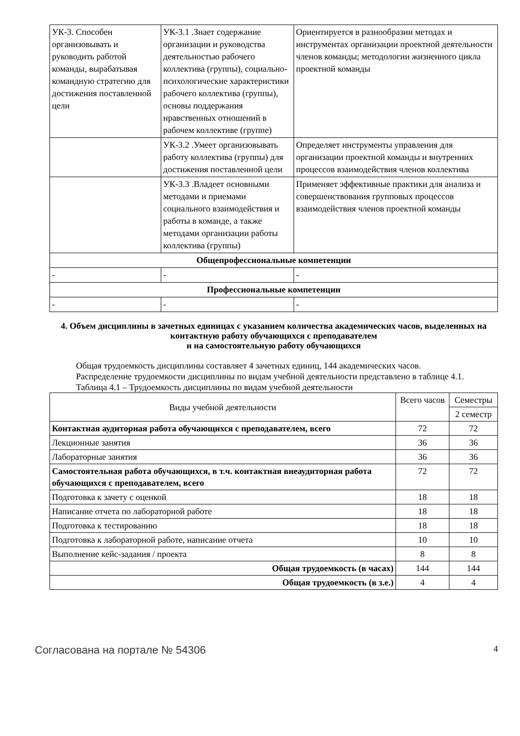| УК-3. Способен организовывать и руководить работой команды, вырабатывая командную стратегию для достижения поставленной цели | УК-3.1 .Знает содержание организации и руководства деятельностью рабочего коллектива (группы), социально-психологические характеристики рабочего коллектива (группы), основы поддержания нравственных отношений в рабочем коллективе (группе) | Ориентируется в разнообразии методах и инструментах организации проектной деятельности членов команды; методологии жизненного цикла проектной команды |
| | УК-3.2 .Умеет организовывать работу коллектива (группы) для достижения поставленной цели | Определяет инструменты управления для организации проектной команды и внутренних процессов взаимодействия членов коллектива |
| | УК-3.3 .Владеет основными методами и приемами социального взаимодействия и работы в команде, а также методами организации работы коллектива (группы) | Применяет эффективные практики для анализа и совершенствования групповых процессов взаимодействия членов проектной команды |
| Общепрофессиональные компетенции | | |
| - | - | - |
| Профессиональные компетенции | | |
| - | - | - |
4. Объем дисциплины в зачетных единицах с указанием количества академических часов, выделенных на контактную работу обучающихся с преподавателем
и на самостоятельную работу обучающихся
Общая трудоемкость дисциплины составляет 4 зачетных единиц, 144 академических часов.
Распределение трудоемкости дисциплины по видам учебной деятельности представлено в таблице 4.1.
Таблица 4.1 – Трудоемкость дисциплины по видам учебной деятельности
| Виды учебной деятельности | Всего часов | Семестры |
| --- | --- | --- |
| | | 2 семестр |
| Контактная аудиторная работа обучающихся с преподавателем, всего | 72 | 72 |
| Лекционные занятия | 36 | 36 |
| Лабораторные занятия | 36 | 36 |
| Самостоятельная работа обучающихся, в т.ч. контактная внеаудиторная работа обучающихся с преподавателем, всего | 72 | 72 |
| Подготовка к зачету с оценкой | 18 | 18 |
| Написание отчета по лабораторной работе | 18 | 18 |
| Подготовка к тестированию | 18 | 18 |
| Подготовка к лабораторной работе, написание отчета | 10 | 10 |
| Выполнение кейс-задания / проекта | 8 | 8 |
| Общая трудоемкость (в часах) | 144 | 144 |
| Общая трудоемкость (в з.е.) | 4 | 4 |
Согласована на портале № 54306 4